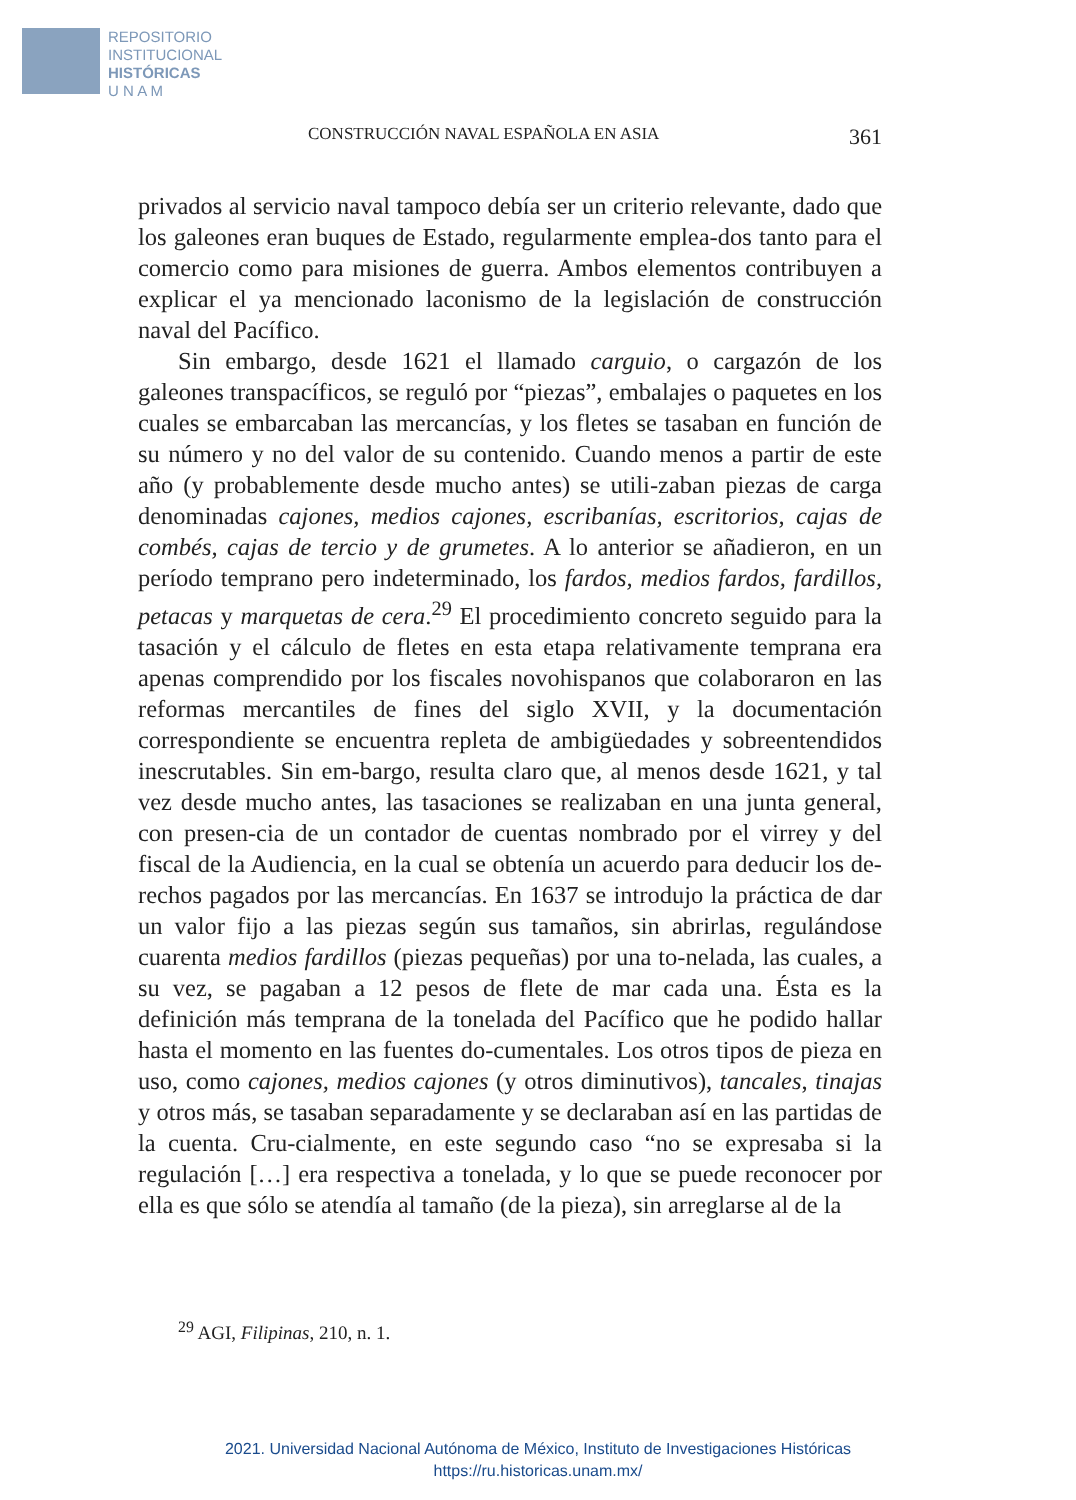REPOSITORIO
INSTITUCIONAL
HISTÓRICAS
U N A M
CONSTRUCCIÓN NAVAL ESPAÑOLA EN ASIA 361
privados al servicio naval tampoco debía ser un criterio relevante, dado que los galeones eran buques de Estado, regularmente emplea-dos tanto para el comercio como para misiones de guerra. Ambos elementos contribuyen a explicar el ya mencionado laconismo de la legislación de construcción naval del Pacífico.
Sin embargo, desde 1621 el llamado carguio, o cargazón de los galeones transpacíficos, se reguló por “piezas”, embalajes o paquetes en los cuales se embarcaban las mercancías, y los fletes se tasaban en función de su número y no del valor de su contenido. Cuando menos a partir de este año (y probablemente desde mucho antes) se utili-zaban piezas de carga denominadas cajones, medios cajones, escribanías, escritorios, cajas de combés, cajas de tercio y de grumetes. A lo anterior se añadieron, en un período temprano pero indeterminado, los fardos, medios fardos, fardillos, petacas y marquetas de cera.<sup>29</sup> El procedimiento concreto seguido para la tasación y el cálculo de fletes en esta etapa relativamente temprana era apenas comprendido por los fiscales novohispanos que colaboraron en las reformas mercantiles de fines del siglo XVII, y la documentación correspondiente se encuentra repleta de ambigüedades y sobreentendidos inescrutables. Sin em-bargo, resulta claro que, al menos desde 1621, y tal vez desde mucho antes, las tasaciones se realizaban en una junta general, con presen-cia de un contador de cuentas nombrado por el virrey y del fiscal de la Audiencia, en la cual se obtenía un acuerdo para deducir los de-rechos pagados por las mercancías. En 1637 se introdujo la práctica de dar un valor fijo a las piezas según sus tamaños, sin abrirlas, regulándose cuarenta medios fardillos (piezas pequeñas) por una to-nelada, las cuales, a su vez, se pagaban a 12 pesos de flete de mar cada una. Ésta es la definición más temprana de la tonelada del Pacífico que he podido hallar hasta el momento en las fuentes do-cumentales. Los otros tipos de pieza en uso, como cajones, medios cajones (y otros diminutivos), tancales, tinajas y otros más, se tasaban separadamente y se declaraban así en las partidas de la cuenta. Cru-cialmente, en este segundo caso “no se expresaba si la regulación […] era respectiva a tonelada, y lo que se puede reconocer por ella es que sólo se atendía al tamaño (de la pieza), sin arreglarse al de la
<sup>29</sup> AGI, Filipinas, 210, n. 1.
2021. Universidad Nacional Autónoma de México, Instituto de Investigaciones Históricas
https://ru.historicas.unam.mx/